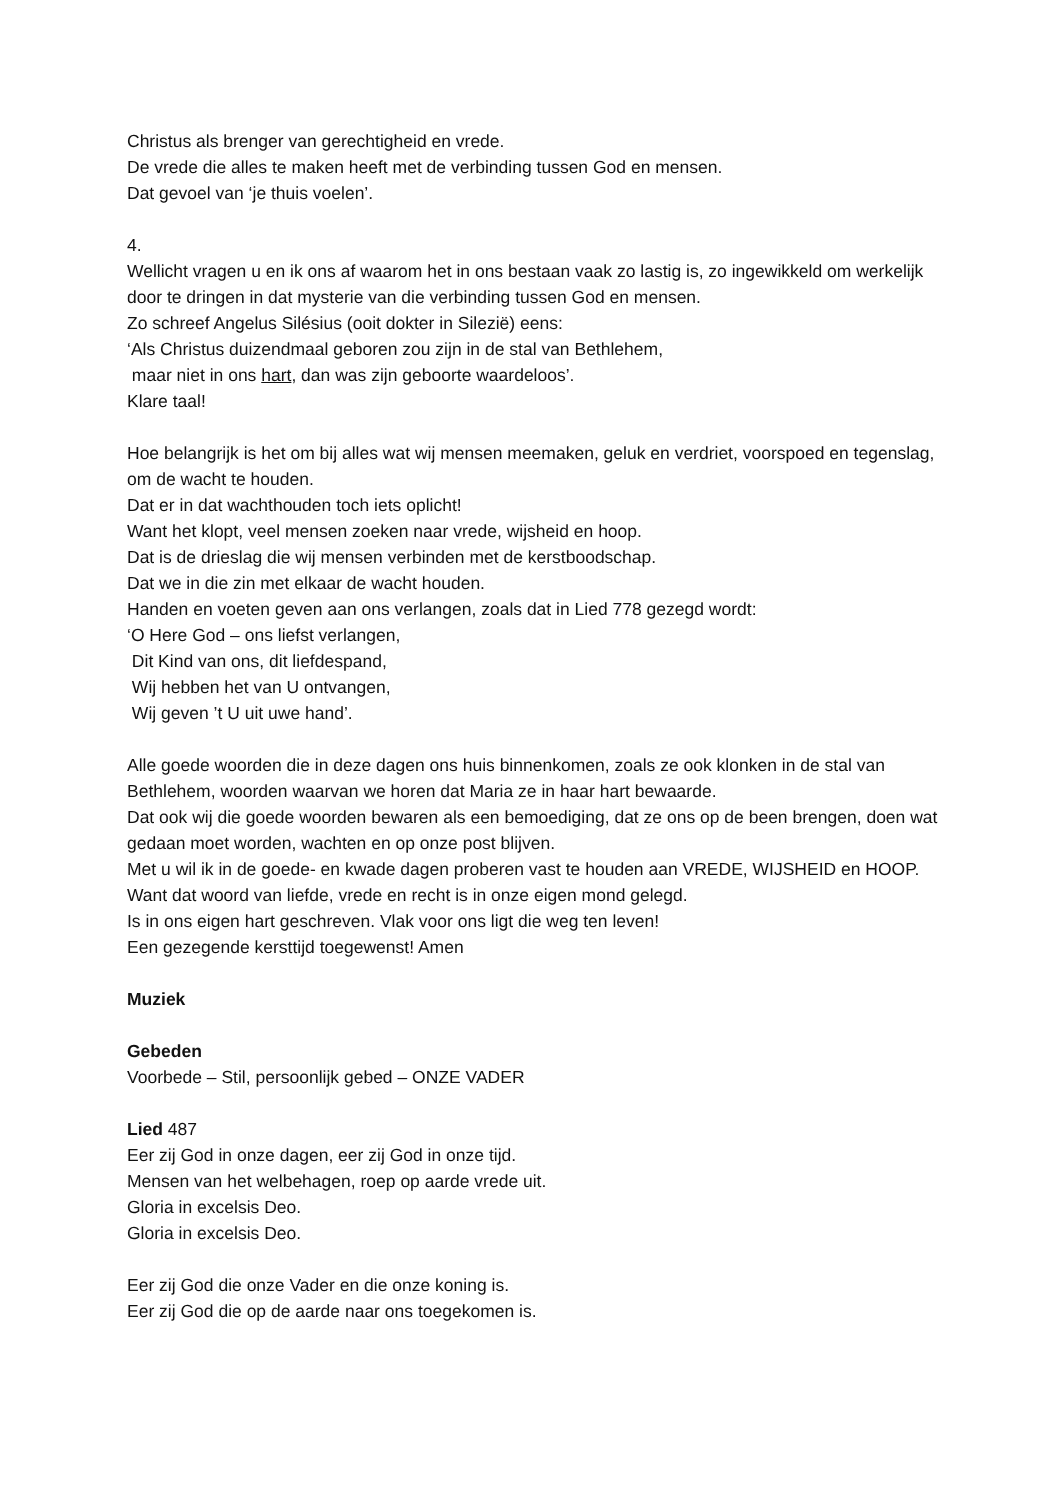Christus als brenger van gerechtigheid en vrede.
De vrede die alles te maken heeft met de verbinding tussen God en mensen.
Dat gevoel van ‘je thuis voelen’.
4.
Wellicht vragen u en ik ons af waarom het in ons bestaan vaak zo lastig is, zo ingewikkeld om werkelijk door te dringen in dat mysterie van die verbinding tussen God en mensen.
Zo schreef Angelus Silésius (ooit dokter in Silezië) eens:
‘Als Christus duizendmaal geboren zou zijn in de stal van Bethlehem,
maar niet in ons hart, dan was zijn geboorte waardeloos’.
Klare taal!
Hoe belangrijk is het om bij alles wat wij mensen meemaken, geluk en verdriet, voorspoed en tegenslag, om de wacht te houden.
Dat er in dat wachthouden toch iets oplicht!
Want het klopt, veel mensen zoeken naar vrede, wijsheid en hoop.
Dat is de drieslag die wij mensen verbinden met de kerstboodschap.
Dat we in die zin met elkaar de wacht houden.
Handen en voeten geven aan ons verlangen, zoals dat in Lied 778 gezegd wordt:
‘O Here God – ons liefst verlangen,
Dit Kind van ons, dit liefdespand,
Wij hebben het van U ontvangen,
Wij geven ’t U uit uwe hand’.
Alle goede woorden die in deze dagen ons huis binnenkomen, zoals ze ook klonken in de stal van Bethlehem, woorden waarvan we horen dat Maria ze in haar hart bewaarde.
Dat ook wij die goede woorden bewaren als een bemoediging, dat ze ons op de been brengen, doen wat gedaan moet worden, wachten en op onze post blijven.
Met u wil ik in de goede- en kwade dagen proberen vast te houden aan VREDE, WIJSHEID en HOOP.
Want dat woord van liefde, vrede en recht is in onze eigen mond gelegd.
Is in ons eigen hart geschreven. Vlak voor ons ligt die weg ten leven!
Een gezegende kersttijd toegewenst! Amen
Muziek
Gebeden
Voorbede – Stil, persoonlijk gebed – ONZE VADER
Lied 487
Eer zij God in onze dagen, eer zij God in onze tijd.
Mensen van het welbehagen, roep op aarde vrede uit.
Gloria in excelsis Deo.
Gloria in excelsis Deo.
Eer zij God die onze Vader en die onze koning is.
Eer zij God die op de aarde naar ons toegekomen is.